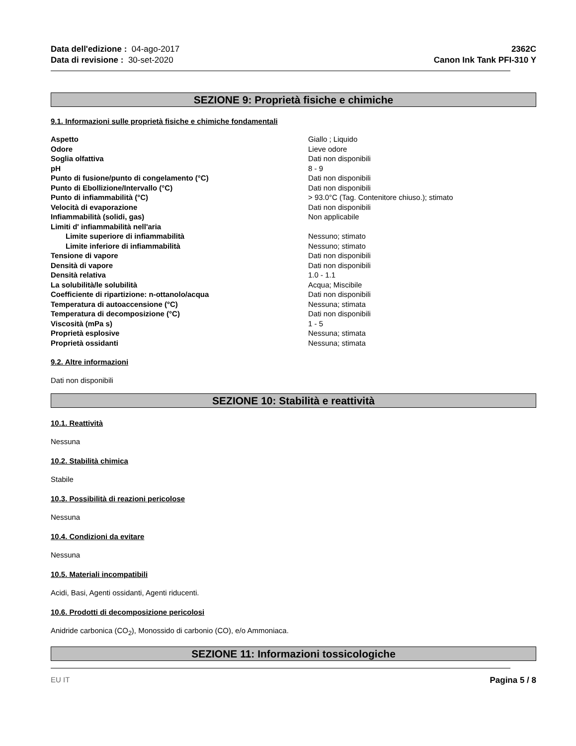Data dell'edizione : 04-ago-2017
Data di revisione : 30-set-2020
2362C
Canon Ink Tank PFI-310 Y
SEZIONE 9: Proprietà fisiche e chimiche
9.1. Informazioni sulle proprietà fisiche e chimiche fondamentali
| Aspetto | Giallo ; Liquido |
| Odore | Lieve odore |
| Soglia olfattiva | Dati non disponibili |
| pH | 8 - 9 |
| Punto di fusione/punto di congelamento (°C) | Dati non disponibili |
| Punto di Ebollizione/Intervallo (°C) | Dati non disponibili |
| Punto di infiammabilità (°C) | > 93.0°C (Tag. Contenitore chiuso.); stimato |
| Velocità di evaporazione | Dati non disponibili |
| Infiammabilità (solidi, gas) | Non applicabile |
| Limiti d' infiammabilità nell'aria | |
| Limite superiore di infiammabilità | Nessuno; stimato |
| Limite inferiore di infiammabilità | Nessuno; stimato |
| Tensione di vapore | Dati non disponibili |
| Densità di vapore | Dati non disponibili |
| Densità relativa | 1.0 - 1.1 |
| La solubilità/le solubilità | Acqua; Miscibile |
| Coefficiente di ripartizione: n-ottanolo/acqua | Dati non disponibili |
| Temperatura di autoaccensione (°C) | Nessuna; stimata |
| Temperatura di decomposizione (°C) | Dati non disponibili |
| Viscosità (mPa s) | 1 - 5 |
| Proprietà esplosive | Nessuna; stimata |
| Proprietà ossidanti | Nessuna; stimata |
9.2. Altre informazioni
Dati non disponibili
SEZIONE 10: Stabilità e reattività
10.1. Reattività
Nessuna
10.2. Stabilità chimica
Stabile
10.3. Possibilità di reazioni pericolose
Nessuna
10.4. Condizioni da evitare
Nessuna
10.5. Materiali incompatibili
Acidi, Basi, Agenti ossidanti, Agenti riducenti.
10.6. Prodotti di decomposizione pericolosi
Anidride carbonica (CO<sub>2</sub>), Monossido di carbonio (CO), e/o Ammoniaca.
SEZIONE 11: Informazioni tossicologiche
EU IT Pagina 5 / 8